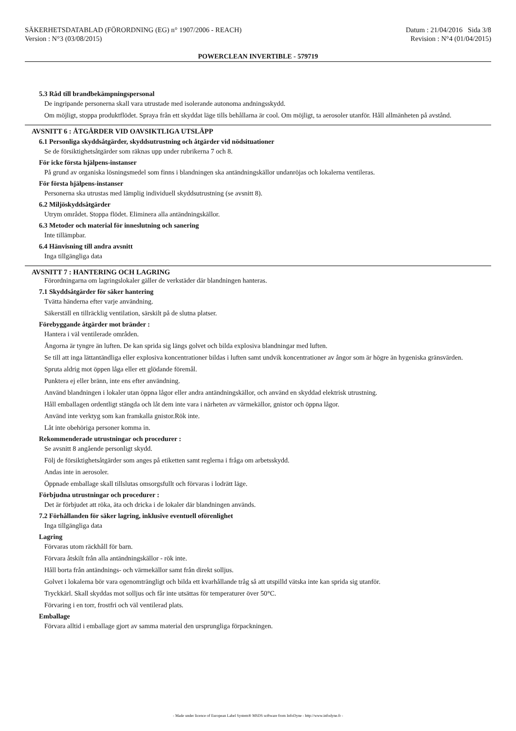SÄKERHETSDATABLAD (FÖRORDNING (EG) n° 1907/2006 - REACH) Datum : 21/04/2016 Sida 3/8
Version : N°3 (03/08/2015) Revision : N°4 (01/04/2015)
POWERCLEAN INVERTIBLE - 579719
5.3 Råd till brandbekämpningspersonal
De ingripande personerna skall vara utrustade med isolerande autonoma andningsskydd.
Om möjligt, stoppa produktflödet. Spraya från ett skyddat läge tills behållarna är cool. Om möjligt, ta aerosoler utanför. Håll allmänheten på avstånd.
AVSNITT 6 : ÅTGÄRDER VID OAVSIKTLIGA UTSLÄPP
6.1 Personliga skyddsåtgärder, skyddsutrustning och åtgärder vid nödsituationer
Se de försiktighetsåtgärder som räknas upp under rubrikerna 7 och 8.
För icke första hjälpens-instanser
På grund av organiska lösningsmedel som finns i blandningen ska antändningskällor undanröjas och lokalerna ventileras.
För första hjälpens-instanser
Personerna ska utrustas med lämplig individuell skyddsutrustning (se avsnitt 8).
6.2 Miljöskyddsåtgärder
Utrym området. Stoppa flödet. Eliminera alla antändningskällor.
6.3 Metoder och material för inneslutning och sanering
Inte tillämpbar.
6.4 Hänvisning till andra avsnitt
Inga tillgängliga data
AVSNITT 7 : HANTERING OCH LAGRING
Förordningarna om lagringslokaler gäller de verkstäder där blandningen hanteras.
7.1 Skyddsåtgärder för säker hantering
Tvätta händerna efter varje användning.
Säkerställ en tillräcklig ventilation, särskilt på de slutna platser.
Förebyggande åtgärder mot bränder :
Hantera i väl ventilerade områden.
Ångorna är tyngre än luften. De kan sprida sig längs golvet och bilda explosiva blandningar med luften.
Se till att inga lättantändliga eller explosiva koncentrationer bildas i luften samt undvik koncentrationer av ångor som är högre än hygeniska gränsvärden.
Spruta aldrig mot öppen låga eller ett glödande föremål.
Punktera ej eller bränn, inte ens efter användning.
Använd blandningen i lokaler utan öppna lågor eller andra antändningskällor, och använd en skyddad elektrisk utrustning.
Håll emballagen ordentligt stängda och låt dem inte vara i närheten av värmekällor, gnistor och öppna lågor.
Använd inte verktyg som kan framkalla gnistor.Rök inte.
Låt inte obehöriga personer komma in.
Rekommenderade utrustningar och procedurer :
Se avsnitt 8 angående personligt skydd.
Följ de försiktighetsåtgärder som anges på etiketten samt reglerna i fråga om arbetsskydd.
Andas inte in aerosoler.
Öppnade emballage skall tillslutas omsorgsfullt och förvaras i lodrätt läge.
Förbjudna utrustningar och procedurer :
Det är förbjudet att röka, äta och dricka i de lokaler där blandningen används.
7.2 Förhållanden för säker lagring, inklusive eventuell oförenlighet
Inga tillgängliga data
Lagring
Förvaras utom räckhåll för barn.
Förvara åtskilt från alla antändningskällor - rök inte.
Håll borta från antändnings- och värmekällor samt från direkt solljus.
Golvet i lokalerna bör vara ogenomträngligt och bilda ett kvarhållande tråg så att utspilld vätska inte kan sprida sig utanför.
Tryckkärl. Skall skyddas mot solljus och får inte utsättas för temperaturer över 50°C.
Förvaring i en torr, frostfri och väl ventilerad plats.
Emballage
Förvara alltid i emballage gjort av samma material den ursprungliga förpackningen.
- Made under licence of European Label System® MSDS software from InfoDyne - http://www.infodyne.fr -